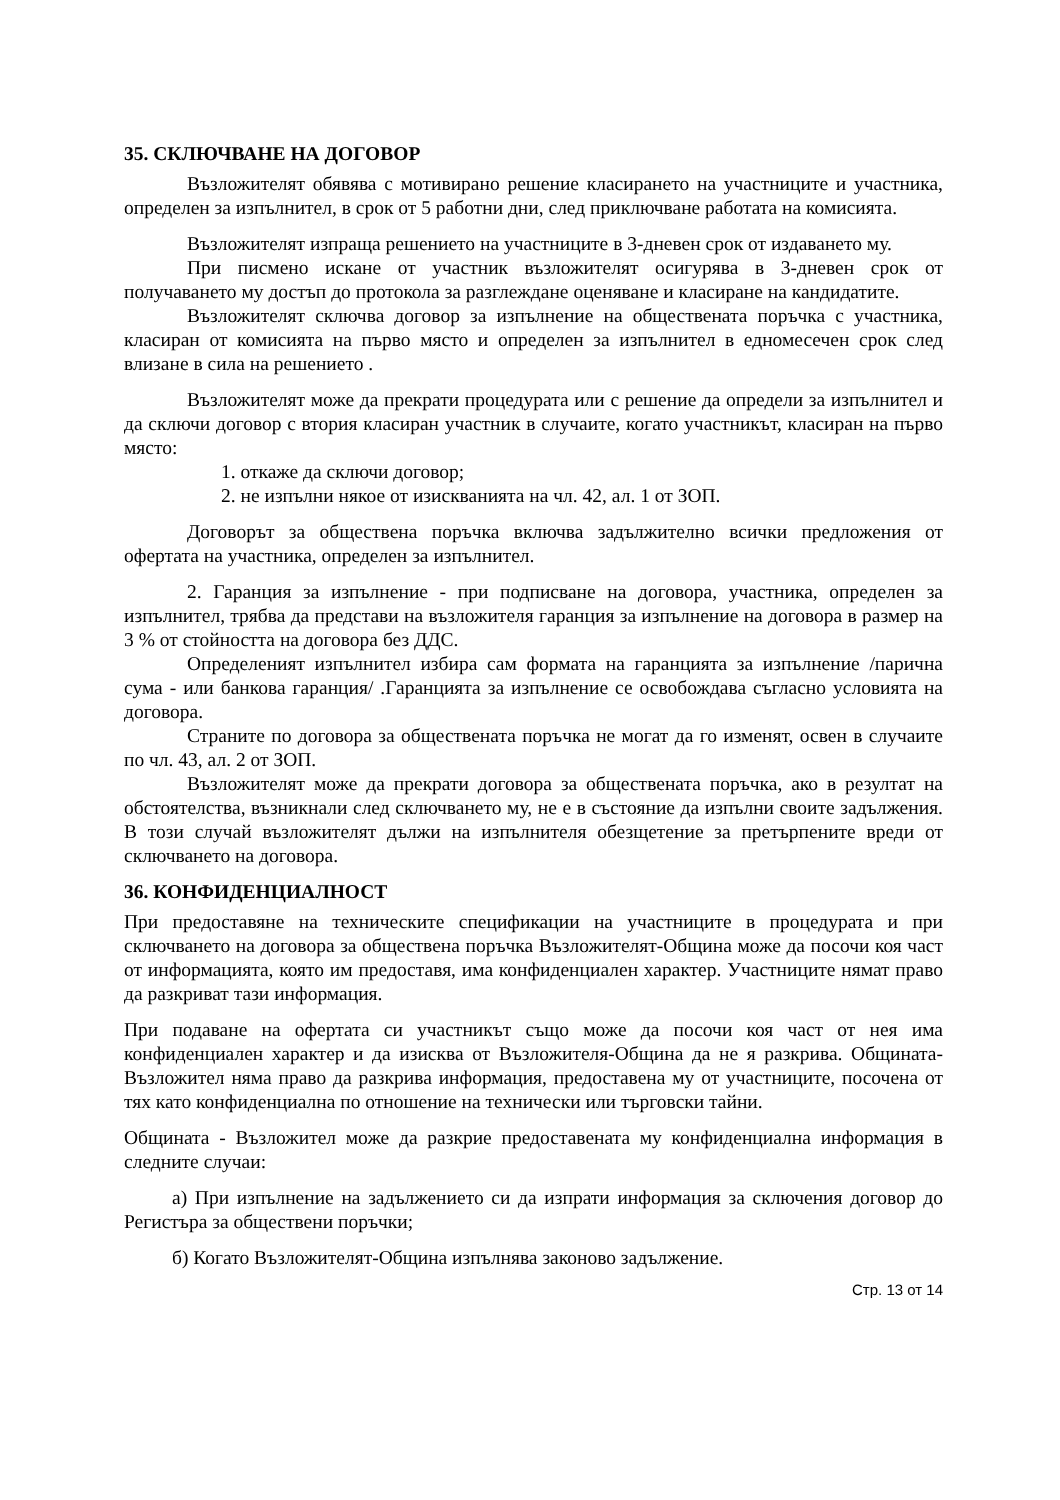35. СКЛЮЧВАНЕ НА ДОГОВОР
Възложителят обявява с мотивирано решение класирането на участниците и участника, определен за изпълнител, в срок от 5 работни дни, след приключване работата на комисията.
Възложителят изпраща решението на участниците в 3-дневен срок от издаването му.
При писмено искане от участник възложителят осигурява в 3-дневен срок от получаването му достъп до протокола за разглеждане оценяване и класиране на кандидатите.
Възложителят сключва договор за изпълнение на обществената поръчка с участника, класиран от комисията на първо място и определен за изпълнител в едномесечен срок след влизане в сила на решението .
Възложителят може да прекрати процедурата или с решение да определи за изпълнител и да сключи договор с втория класиран участник в случаите, когато участникът, класиран на първо място:
1. откаже да сключи договор;
2. не изпълни някое от изискванията на чл. 42, ал. 1 от ЗОП.
Договорът за обществена поръчка включва задължително всички предложения от офертата на участника, определен за изпълнител.
2. Гаранция за изпълнение - при подписване на договора, участника, определен за изпълнител, трябва да представи на възложителя гаранция за изпълнение на договора в размер на 3 % от стойността на договора без ДДС.
Определеният изпълнител избира сам формата на гаранцията за изпълнение /парична сума - или банкова гаранция/ .Гаранцията за изпълнение се освобождава съгласно условията на договора.
Страните по договора за обществената поръчка не могат да го изменят, освен в случаите по чл. 43, ал. 2 от ЗОП.
Възложителят може да прекрати договора за обществената поръчка, ако в резултат на обстоятелства, възникнали след сключването му, не е в състояние да изпълни своите задължения. В този случай възложителят дължи на изпълнителя обезщетение за претърпените вреди от сключването на договора.
36. КОНФИДЕНЦИАЛНОСТ
При предоставяне на техническите спецификации на участниците в процедурата и при сключването на договора за обществена поръчка Възложителят-Община може да посочи коя част от информацията, която им предоставя, има конфиденциален характер. Участниците нямат право да разкриват тази информация.
При подаване на офертата си участникът също може да посочи коя част от нея има конфиденциален характер и да изисква от Възложителя-Община да не я разкрива. Общината-Възложител няма право да разкрива информация, предоставена му от участниците, посочена от тях като конфиденциална по отношение на технически или търговски тайни.
Общината - Възложител може да разкрие предоставената му конфиденциална информация в следните случаи:
а) При изпълнение на задължението си да изпрати информация за сключения договор до Регистъра за обществени поръчки;
б) Когато Възложителят-Община изпълнява законово задължение.
Стр. 13 от 14